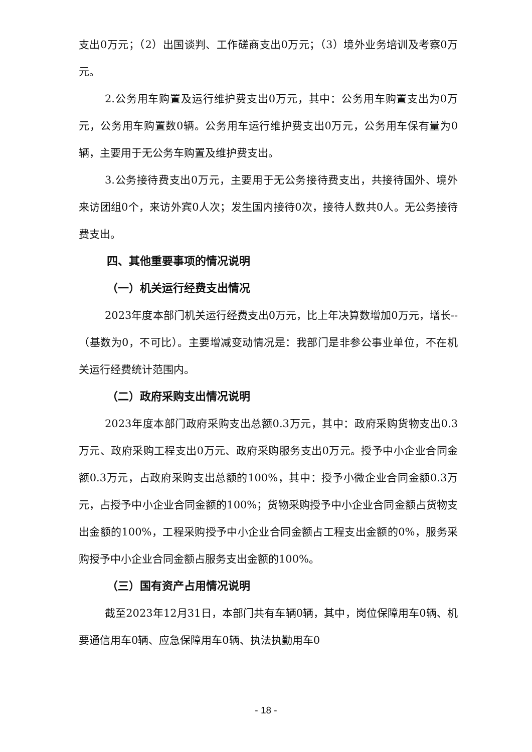支出0万元；（2）出国谈判、工作磋商支出0万元；（3）境外业务培训及考察0万元。
2.公务用车购置及运行维护费支出0万元，其中：公务用车购置支出为0万元，公务用车购置数0辆。公务用车运行维护费支出0万元，公务用车保有量为0辆，主要用于无公务车购置及维护费支出。
3.公务接待费支出0万元，主要用于无公务接待费支出，共接待国外、境外来访团组0个，来访外宾0人次；发生国内接待0次，接待人数共0人。无公务接待费支出。
四、其他重要事项的情况说明
（一）机关运行经费支出情况
2023年度本部门机关运行经费支出0万元，比上年决算数增加0万元，增长--（基数为0，不可比）。主要增减变动情况是：我部门是非参公事业单位，不在机关运行经费统计范围内。
（二）政府采购支出情况说明
2023年度本部门政府采购支出总额0.3万元，其中：政府采购货物支出0.3万元、政府采购工程支出0万元、政府采购服务支出0万元。授予中小企业合同金额0.3万元，占政府采购支出总额的100%，其中：授予小微企业合同金额0.3万元，占授予中小企业合同金额的100%；货物采购授予中小企业合同金额占货物支出金额的100%，工程采购授予中小企业合同金额占工程支出金额的0%，服务采购授予中小企业合同金额占服务支出金额的100%。
（三）国有资产占用情况说明
截至2023年12月31日，本部门共有车辆0辆，其中，岗位保障用车0辆、机要通信用车0辆、应急保障用车0辆、执法执勤用车0
- 18 -